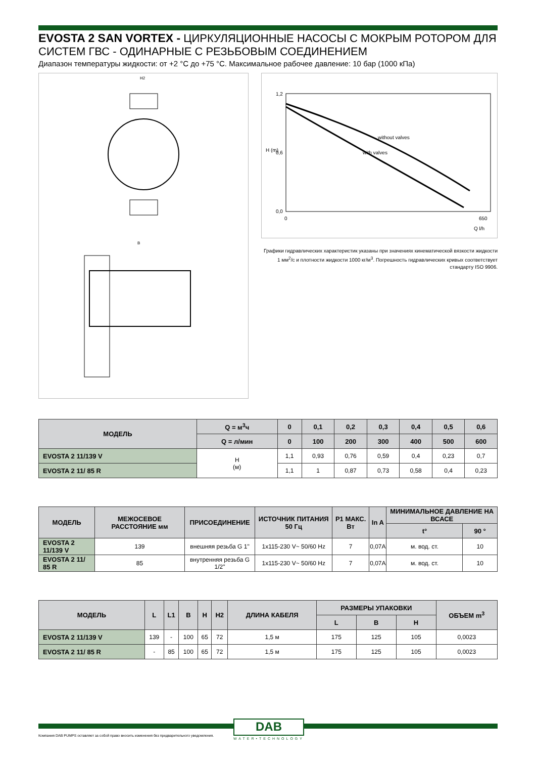EVOSTA 2 SAN VORTEX - ЦИРКУЛЯЦИОННЫЕ НАСОСЫ С МОКРЫМ РОТОРОМ ДЛЯ СИСТЕМ ГВС - ОДИНАРНЫЕ С РЕЗЬБОВЫМ СОЕДИНЕНИЕМ
Диапазон температуры жидкости: от +2 °C до +75 °C. Максимальное рабочее давление: 10 бар (1000 кПа)
H2
B
1,2
0,6
0,0
0
650
Q l/h
H (m)
without valves
with valves
Графики гидравлических характеристик указаны при значениях кинематической вязкости жидкости 1 мм<sup>2</sup>/с и плотности жидкости 1000 кг/м<sup>3</sup>. Погрешность гидравлических кривых соответствует стандарту ISO 9906.
| МОДЕЛЬ | Q = м<sup>3</sup>ч | 0 | 0,1 | 0,2 | 0,3 | 0,4 | 0,5 | 0,6 |
| --- | --- | --- | --- | --- | --- | --- | --- | --- |
| | Q = л/мин | 0 | 100 | 200 | 300 | 400 | 500 | 600 |
| EVOSTA 2 11/139 V | H (м) | 1,1 | 0,93 | 0,76 | 0,59 | 0,4 | 0,23 | 0,7 |
| EVOSTA 2 11/ 85 R | | 1,1 | 1 | 0,87 | 0,73 | 0,58 | 0,4 | 0,23 |
| МОДЕЛЬ | МЕЖОСЕВОЕ РАССТОЯНИЕ мм | ПРИСОЕДИНЕНИЕ | ИСТОЧНИК ПИТАНИЯ 50 Гц | P1 МАКС. Вт | In A | МИНИМАЛЬНОЕ ДАВЛЕНИЕ НА ВСАСЕ | |
| --- | --- | --- | --- | --- | --- | --- | --- |
| | | | | | | t° | 90 ° |
| EVOSTA 2 11/139 V | 139 | внешняя резьба G 1" | 1x115-230 V~ 50/60 Hz | 7 | 0,07A | м. вод. ст. | 10 |
| EVOSTA 2 11/ 85 R | 85 | внутренняя резьба G 1/2" | 1x115-230 V~ 50/60 Hz | 7 | 0,07A | м. вод. ст. | 10 |
| МОДЕЛЬ | L | L1 | B | H | H2 | ДЛИНА КАБЕЛЯ | РАЗМЕРЫ УПАКОВКИ | | | ОБЪЕМ m<sup>3</sup> |
| --- | --- | --- | --- | --- | --- | --- | --- | --- | --- | --- |
| | | | | | | | L | B | H | |
| EVOSTA 2 11/139 V | 139 | - | 100 | 65 | 72 | 1,5 м | 175 | 125 | 105 | 0,0023 |
| EVOSTA 2 11/ 85 R | - | 85 | 100 | 65 | 72 | 1,5 м | 175 | 125 | 105 | 0,0023 |
Компания DAB PUMPS оставляет за собой право вносить изменения без предварительного уведомления.
DAB
WATER•TECHNOLOGY